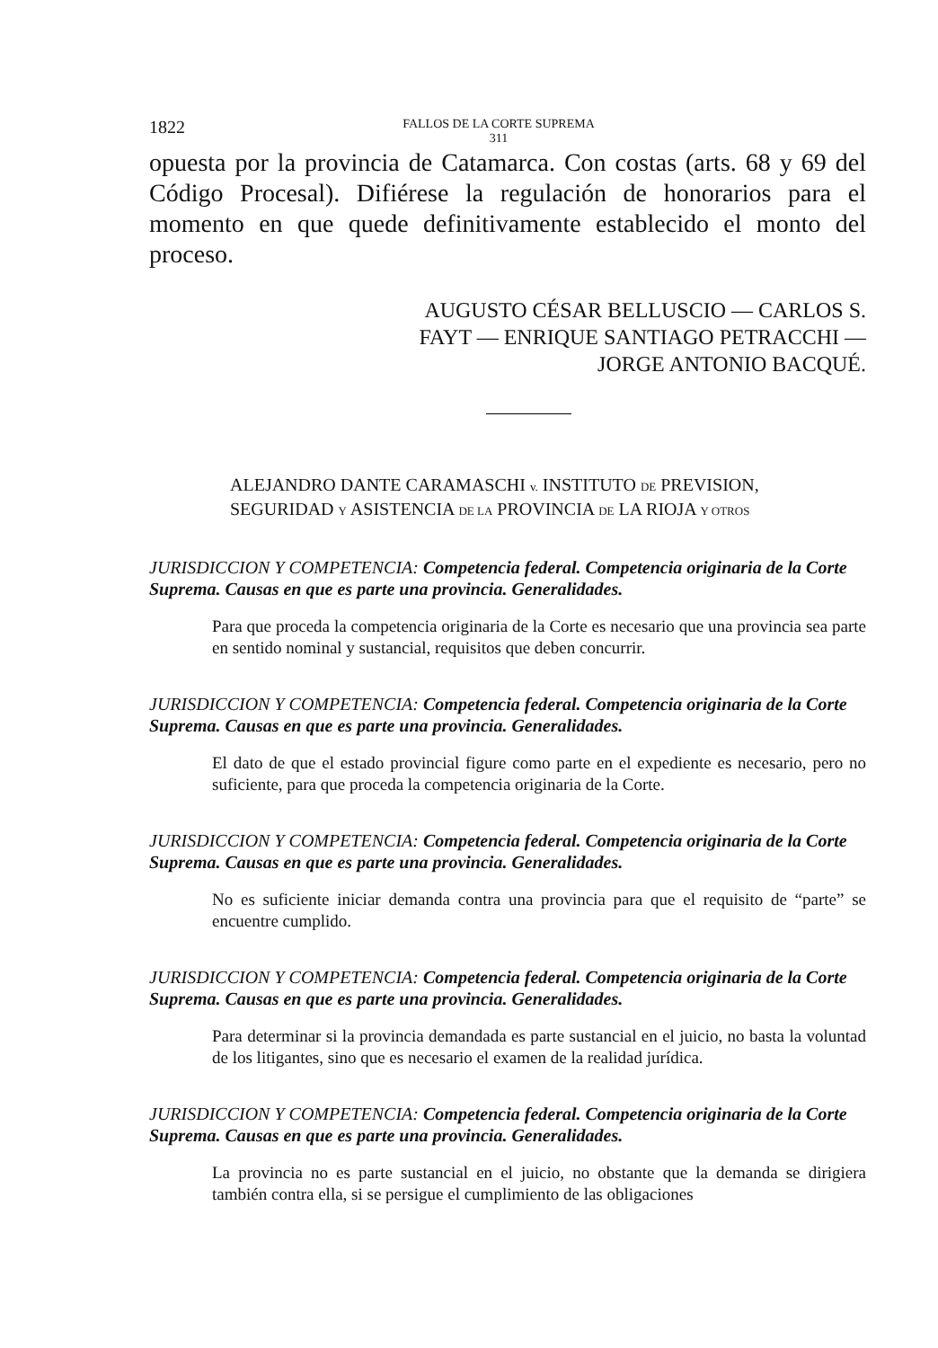1822 FALLOS DE LA CORTE SUPREMA
311
opuesta por la provincia de Catamarca. Con costas (arts. 68 y 69 del Código Procesal). Difiérese la regulación de honorarios para el momento en que quede definitivamente establecido el monto del proceso.
AUGUSTO CÉSAR BELLUSCIO — CARLOS S.
FAYT — ENRIQUE SANTIAGO PETRACCHI —
JORGE ANTONIO BACQUÉ.
ALEJANDRO DANTE CARAMASCHI v. INSTITUTO DE PREVISION,
SEGURIDAD Y ASISTENCIA DE LA PROVINCIA DE LA RIOJA Y OTROS
JURISDICCION Y COMPETENCIA: Competencia federal. Competencia originaria de la Corte Suprema. Causas en que es parte una provincia. Generalidades.
Para que proceda la competencia originaria de la Corte es necesario que una provincia sea parte en sentido nominal y sustancial, requisitos que deben concurrir.
JURISDICCION Y COMPETENCIA: Competencia federal. Competencia originaria de la Corte Suprema. Causas en que es parte una provincia. Generalidades.
El dato de que el estado provincial figure como parte en el expediente es necesario, pero no suficiente, para que proceda la competencia originaria de la Corte.
JURISDICCION Y COMPETENCIA: Competencia federal. Competencia originaria de la Corte Suprema. Causas en que es parte una provincia. Generalidades.
No es suficiente iniciar demanda contra una provincia para que el requisito de “parte” se encuentre cumplido.
JURISDICCION Y COMPETENCIA: Competencia federal. Competencia originaria de la Corte Suprema. Causas en que es parte una provincia. Generalidades.
Para determinar si la provincia demandada es parte sustancial en el juicio, no basta la voluntad de los litigantes, sino que es necesario el examen de la realidad jurídica.
JURISDICCION Y COMPETENCIA: Competencia federal. Competencia originaria de la Corte Suprema. Causas en que es parte una provincia. Generalidades.
La provincia no es parte sustancial en el juicio, no obstante que la demanda se dirigiera también contra ella, si se persigue el cumplimiento de las obligaciones